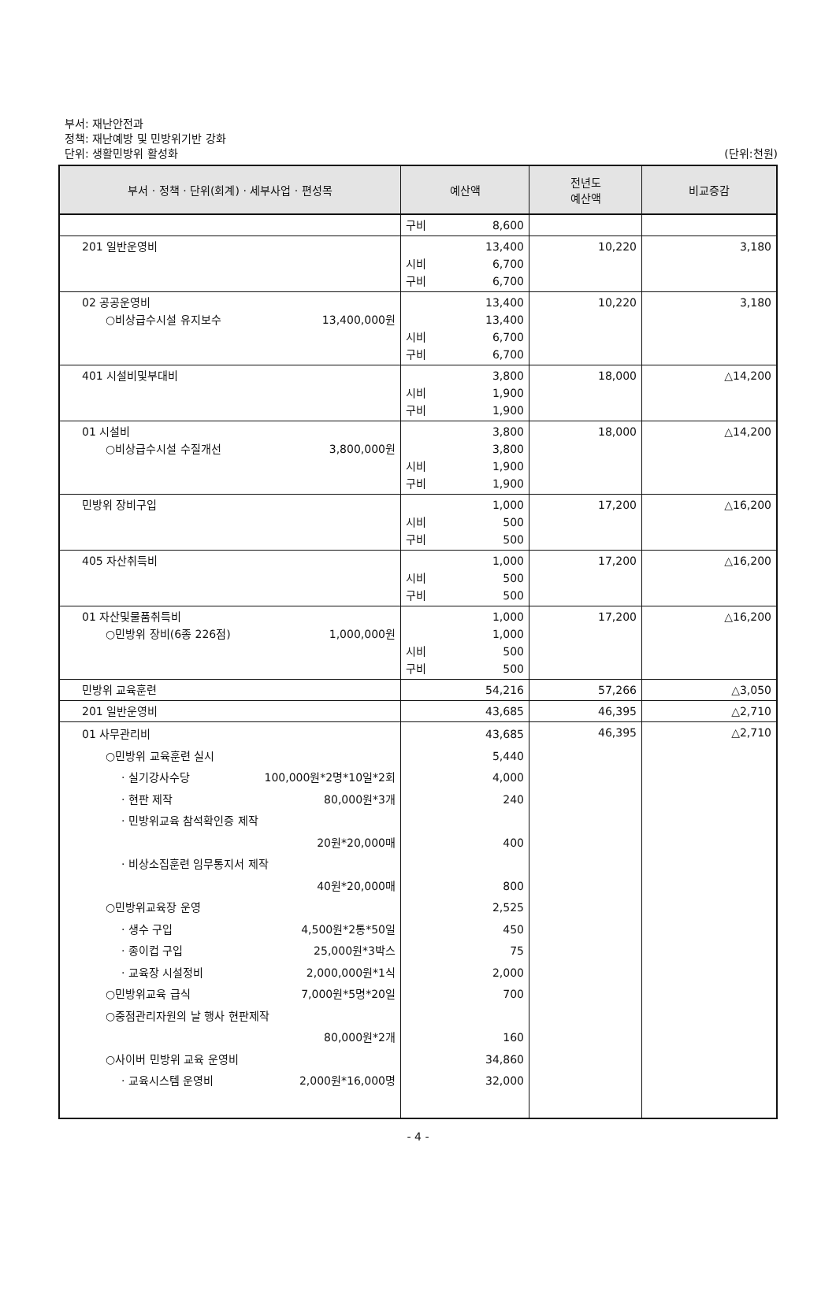부서: 재난안전과
정책: 재난예방 및 민방위기반 강화
단위: 생활민방위 활성화
(단위:천원)
| 부서 · 정책 · 단위(회계) · 세부사업 · 편성목 | 예산액 | 전년도 예산액 | 비교증감 |
| --- | --- | --- | --- |
| | 구비 8,600 | | |
| 201 일반운영비 | 13,400 시비 6,700 구비 6,700 | 10,220 | 3,180 |
| 02 공공운영비 ○비상급수시설 유지보수 13,400,000원 | 13,400 13,400 시비 6,700 구비 6,700 | 10,220 | 3,180 |
| 401 시설비및부대비 | 3,800 시비 1,900 구비 1,900 | 18,000 | △14,200 |
| 01 시설비 ○비상급수시설 수질개선 3,800,000원 | 3,800 3,800 시비 1,900 구비 1,900 | 18,000 | △14,200 |
| 민방위 장비구입 | 1,000 시비 500 구비 500 | 17,200 | △16,200 |
| 405 자산취득비 | 1,000 시비 500 구비 500 | 17,200 | △16,200 |
| 01 자산및물품취득비 ○민방위 장비(6종 226점) 1,000,000원 | 1,000 1,000 시비 500 구비 500 | 17,200 | △16,200 |
| 민방위 교육훈련 | 54,216 | 57,266 | △3,050 |
| 201 일반운영비 | 43,685 | 46,395 | △2,710 |
| 01 사무관리비 ○민방위 교육훈련 실시 · 실기강사수당 100,000원*2명*10일*2회 · 현판 제작 80,000원*3개 · 민방위교육 참석확인증 제작 20원*20,000매 · 비상소집훈련 임무통지서 제작 40원*20,000매 ○민방위교육장 운영 · 생수 구입 4,500원*2통*50일 · 종이컵 구입 25,000원*3박스 · 교육장 시설정비 2,000,000원*1식 ○민방위교육 급식 7,000원*5명*20일 ○중점관리자원의 날 행사 현판제작 80,000원*2개 ○사이버 민방위 교육 운영비 · 교육시스템 운영비 2,000원*16,000명 | 43,685 5,440 4,000 240 400 800 2,525 450 75 2,000 700 160 34,860 32,000 | 46,395 | △2,710 |
- 4 -